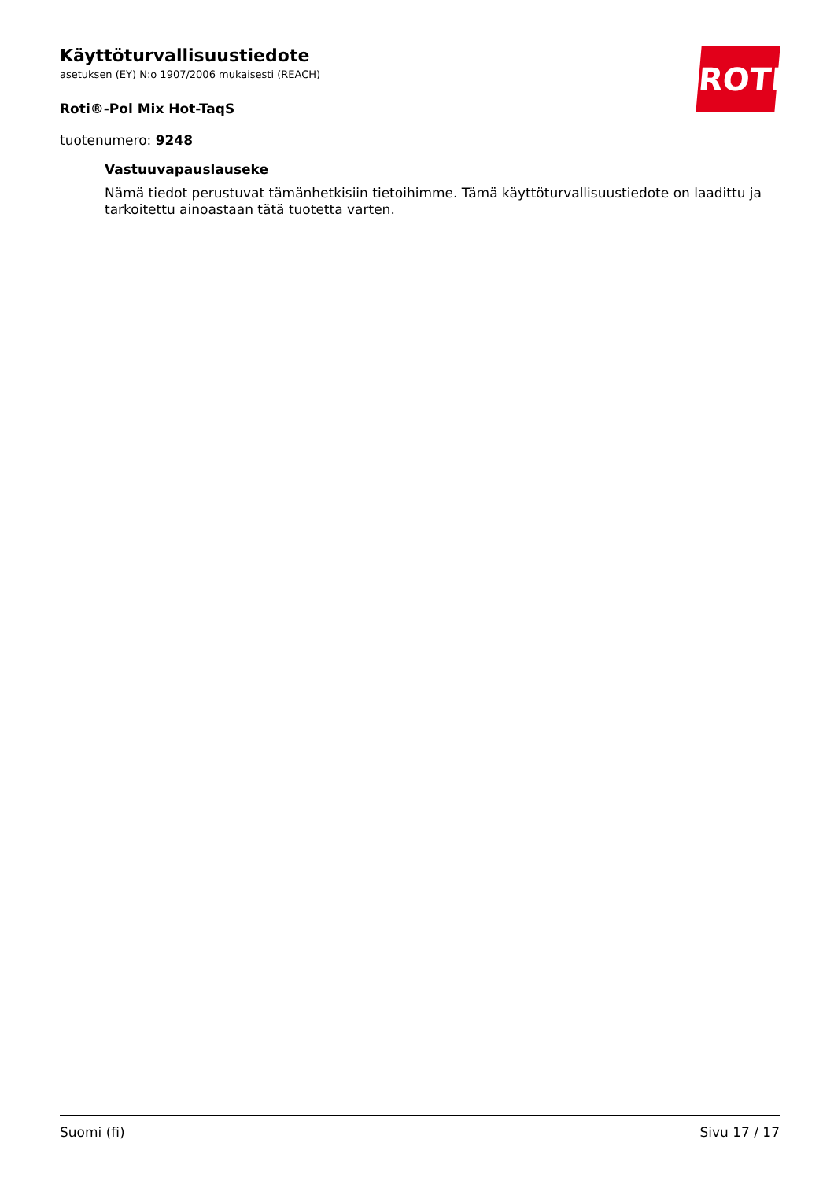ROTH
Käyttöturvallisuustiedote
asetuksen (EY) N:o 1907/2006 mukaisesti (REACH)
Roti®-Pol Mix Hot-TaqS
tuotenumero: 9248
Vastuuvapauslauseke
Nämä tiedot perustuvat tämänhetkisiin tietoihimme. Tämä käyttöturvallisuustiedote on laadittu ja tarkoitettu ainoastaan tätä tuotetta varten.
Suomi (fi) Sivu 17 / 17